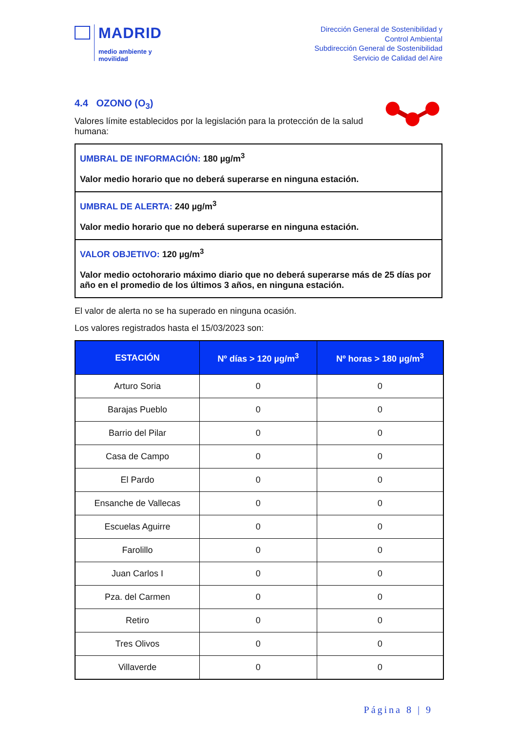MADRID
medio ambiente y
movilidad
Dirección General de Sostenibilidad y
Control Ambiental
Subdirección General de Sostenibilidad
Servicio de Calidad del Aire
4.4 OZONO (O<sub>3</sub>)
Valores límite establecidos por la legislación para la protección de la salud humana:
UMBRAL DE INFORMACIÓN: 180 µg/m<sup>3</sup>
Valor medio horario que no deberá superarse en ninguna estación.
UMBRAL DE ALERTA: 240 µg/m<sup>3</sup>
Valor medio horario que no deberá superarse en ninguna estación.
VALOR OBJETIVO: 120 µg/m<sup>3</sup>
Valor medio octohorario máximo diario que no deberá superarse más de 25 días por año en el promedio de los últimos 3 años, en ninguna estación.
El valor de alerta no se ha superado en ninguna ocasión.
Los valores registrados hasta el 15/03/2023 son:
| ESTACIÓN | Nº días > 120 µg/m<sup>3</sup> | Nº horas > 180 µg/m<sup>3</sup> |
| --- | --- | --- |
| Arturo Soria | 0 | 0 |
| Barajas Pueblo | 0 | 0 |
| Barrio del Pilar | 0 | 0 |
| Casa de Campo | 0 | 0 |
| El Pardo | 0 | 0 |
| Ensanche de Vallecas | 0 | 0 |
| Escuelas Aguirre | 0 | 0 |
| Farolillo | 0 | 0 |
| Juan Carlos I | 0 | 0 |
| Pza. del Carmen | 0 | 0 |
| Retiro | 0 | 0 |
| Tres Olivos | 0 | 0 |
| Villaverde | 0 | 0 |
Página 8 | 9